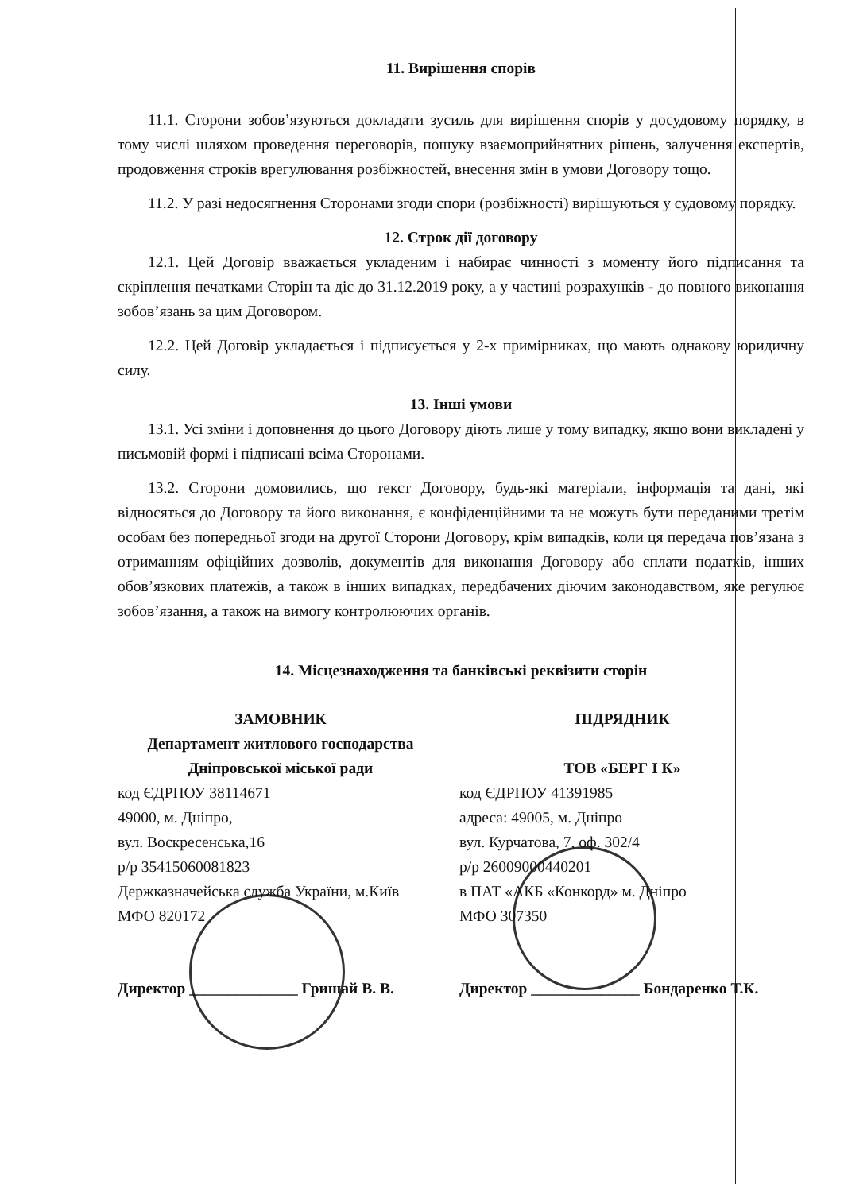11. Вирішення спорів
11.1. Сторони зобов’язуються докладати зусиль для вирішення спорів у досудовому порядку, в тому числі шляхом проведення переговорів, пошуку взаємоприйнятних рішень, залучення експертів, продовження строків врегулювання розбіжностей, внесення змін в умови Договору тощо.
11.2. У разі недосягнення Сторонами згоди спори (розбіжності) вирішуються у судовому порядку.
12. Строк дії договору
12.1. Цей Договір вважається укладеним і набирає чинності з моменту його підписання та скріплення печатками Сторін та діє до 31.12.2019 року, а у частині розрахунків - до повного виконання зобов’язань за цим Договором.
12.2. Цей Договір укладається і підписується у 2-х примірниках, що мають однакову юридичну силу.
13. Інші умови
13.1. Усі зміни і доповнення до цього Договору діють лише у тому випадку, якщо вони викладені у письмовій формі і підписані всіма Сторонами.
13.2. Сторони домовились, що текст Договору, будь-які матеріали, інформація та дані, які відносяться до Договору та його виконання, є конфіденційними та не можуть бути переданими третім особам без попередньої згоди на другої Сторони Договору, крім випадків, коли ця передача пов’язана з отриманням офіційних дозволів, документів для виконання Договору або сплати податків, інших обов’язкових платежів, а також в інших випадках, передбачених діючим законодавством, яке регулює зобов’язання, а також на вимогу контролюючих органів.
14. Місцезнаходження та банківські реквізити сторін
ЗАМОВНИК
Департамент житлового господарства Дніпровської міської ради
код ЄДРПОУ 38114671
49000, м. Дніпро,
вул. Воскресенська,16
р/р 35415060081823
Держказначейська служба України, м.Київ
МФО 820172
Директор ______________ Гриш­ай В. В.
ПІДРЯДНИК
ТОВ «БЕРГ І К»
код ЄДРПОУ 41391985
адреса: 49005, м. Дніпро
вул. Курчатова, 7, оф. 302/4
р/р 26009000440201
в ПАТ «АКБ «Конкорд» м. Дніпро
МФО 307350
Директор ______________ Бондаренко Т.К.